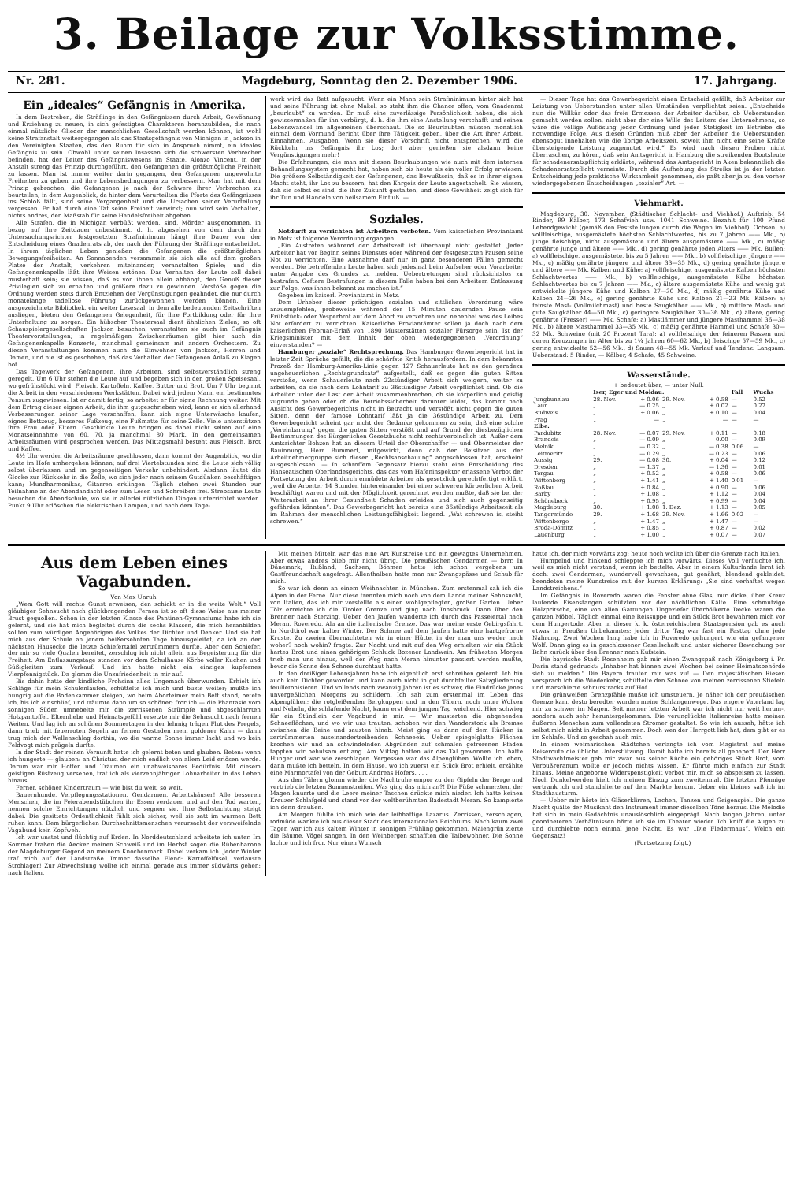3. Beilage zur Volksstimme.
Nr. 281. Magdeburg, Sonntag den 2. Dezember 1906. 17. Jahrgang.
Ein „ideales“ Gefängnis in Amerika.
In dem Bestreben, die Sträflinge in den Gefängnissen durch Arbeit, Gewöhnung und Erziehung zu neuen, in sich gefestigten Charakteren heranzubilden, die nach einmal nützliche Glieder der menschlichen Gesellschaft werden können, ist wohl keine Strafanstalt weitergegangen als das Staatsgefängnis von Michigan in Jackson in den Vereinigten Staaten, das den Ruhm für sich in Anspruch nimmt, ein ideales Gefängnis zu sein. Obwohl unter seinen Insassen sich die schwersten Verbrecher befinden, hat der Leiter des Gefängniswesens im Staate, Alonzo Vincent, in der Anstalt streng das Prinzip durchgeführt, den Gefangenen die größtmögliche Freiheit zu lassen. Man ist immer weiter darin gegangen, den Gefangenen ungewohnte Freiheiten zu geben und ihre Lebensbedingungen zu verbessern. Man hat mit dem Prinzip gebrochen, die Gefangenen je nach der Schwere ihrer Verbrechen zu beurteilen; in dem Augenblick, da hinter dem Verurteilten die Pforte des Gefängnisses ins Schloß fällt, sind seine Vergangenheit und die Ursachen seiner Verurteilung vergessen. Er hat durch eine Tat seine Freiheit verwirkt; nun wird sein Verhalten, nichts andres, den Maßstab für seine Handelsfreiheit abgeben.
Alle Strafen, die in Michigan verbüßt werden, sind, Mörder ausgenommen, in bezug auf ihre Zeitdauer unbestimmt, d. h. abgesehen von dem durch den Untersuchungsrichter festgesetzten Strafminimum hängt ihre Dauer von der Entscheidung eines Gnadenrats ab, der nach der Führung der Sträflinge entscheidet. In ihrem täglichen Leben genießen die Gefangenen die größtmöglichen Bewegungsfreiheiten. An Sonnabenden versammeln sie sich alle auf dem großen Platze der Anstalt, verkehren miteinander, veranstalten Spiele; und die Gefangenenkapelle läßt ihre Weisen ertönen. Das Verhalten der Leute soll dabei musterhaft sein; sie wissen, daß es von ihnen allein abhängt, den Genuß dieser Privilegien sich zu erhalten und größere dazu zu gewinnen. Verstöße gegen die Ordnung werden stets durch Entziehen der Vergünstigungen geahndet, die nur durch monatelange tadellose Führung zurückgewonnen werden können. Eine ausgezeichnete Bibliothek, ein weiter Lesesaal, in dem alle bedeutenden Zeitschriften ausliegen, bieten den Gefangenen Gelegenheit, für ihre Fortbildung oder für ihre Unterhaltung zu sorgen. Ein hübscher Theatersaal dient ähnlichen Zielen; so oft Schauspielergesellschaften Jackson besuchen, veranstalten sie auch im Gefängnis Theatervorstellungen; in regelmäßigen Zwischenräumen gibt hier auch die Gefangenenkapelle Konzerte, manchmal gemeinsam mit andern Orchestern. Zu diesen Veranstaltungen kommen auch die Einwohner von Jackson, Herren und Damen, und nie ist es geschehen, daß das Verhalten der Gefangenen Anlaß zu Klagen bot.
Das Tagewerk der Gefangenen, ihre Arbeiten, sind selbstverständlich streng geregelt. Um 6 Uhr stehen die Leute auf und begeben sich in den großen Speisesaal, wo gefrühstückt wird: Fleisch, Kartoffeln, Kaffee, Butter und Brot. Um 7 Uhr beginnt die Arbeit in den verschiedenen Werkstätten. Dabei wird jedem Mann ein bestimmtes Pensum zugewiesen. Ist er damit fertig, so arbeitet er für eigne Rechnung weiter. Mit dem Ertrag dieser eignen Arbeit, die ihm gutgeschrieben wird, kann er sich allerhand Verbesserungen seiner Lage verschaffen, kann sich eigne Unterwäsche kaufen, eignes Bettzeug, besseres Fußzeug, eine Fußmatte für seine Zelle. Viele unterstützen ihre Frau oder Eltern. Geschickte Leute bringen es dabei nicht selten auf eine Monatseinnahme von 60, 70, ja manchmal 80 Mark. In den gemeinsamen Arbeitsräumen wird gesprochen werden. Das Mittagsmahl besteht aus Fleisch, Brot und Kaffee.
4½ Uhr werden die Arbeitsräume geschlossen, dann kommt der Augenblick, wo die Leute im Hofe umhergehen können; auf drei Viertelstunden sind die Leute sich völlig selbst überlassen und im gegenseitigen Verkehr unbehindert. Alsdann läutet die Glocke zur Rückkehr in die Zelle, wo sich jeder nach seinem Gutdünken beschäftigen kann; Mundharmonikas, Gitarren erklingen. Täglich stehen zwei Stunden zur Teilnahme an der Abendandacht oder zum Lesen und Schreiben frei. Strebsame Leute besuchen die Abendschule, wo sie in allerlei nützlichen Dingen unterrichtet werden. Punkt 9 Uhr erlöschen die elektrischen Lampen, und nach dem Tage-
werk wird das Bett aufgesucht. Wenn ein Mann sein Strafminimum hinter sich hat und seine Führung ist ohne Makel, so steht ihm die Chance offen, vom Gnadenrat „beurlaubt“ zu werden. Er muß eine zuverlässige Persönlichkeit haben, die sich gewissermaßen für ihn verbürgt, d. h. die ihm eine Anstellung verschafft und seinen Lebenswandel im allgemeinen überschaut. Die so Beurlaubten müssen monatlich einmal dem Vormund Bericht über ihre Tätigkeit geben, über die Art ihrer Arbeit, Einnahmen, Ausgaben. Wenn sie dieser Vorschrift nicht entsprechen, wird die Rückkehr ins Gefängnis ihr Los; dort aber genießen sie alsdann keine Vergünstigungen mehr!
Die Erfahrungen, die man mit diesen Beurlaubungen wie auch mit dem internen Behandlungssystem gemacht hat, haben sich bis heute als ein voller Erfolg erwiesen. Die größere Selbständigkeit der Gefangenen, das Bewußtsein, daß es in ihrer eignen Macht steht, ihr Los zu bessern, hat den Ehrgeiz der Leute angestachelt. Sie wissen, daß sie selbst es sind, die ihre Zukunft gestalten, und diese Gewißheit zeigt sich für ihr Tun und Handeln von heilsamem Einfluß. —
Soziales.
Notdurft zu verrichten ist Arbeitern verboten. Vom kaiserlichen Proviantamt in Metz ist folgende Verordnung ergangen:
„Ein Austreten während der Arbeitszeit ist überhaupt nicht gestattet. Jeder Arbeiter hat vor Beginn seines Dienstes oder während der festgesetzten Pausen seine Not zu verrichten. Eine Ausnahme darf nur in ganz besonderen Fällen gemacht werden. Die betreffenden Leute haben sich jedesmal beim Aufseher oder Vorarbeiter unter Angabe des Grundes zu melden. Uebertretungen sind rücksichtslos zu bestrafen. Oeftere Bestrafungen in diesem Falle haben bei den Arbeitern Entlassung zur Folge, was ihnen bekannt zu machen ist.“
Gegeben im kaiserl. Proviantamt in Metz.
Dem Urheber dieser prächtigen sozialen und sittlichen Verordnung wäre anzuempfehlen, probeweise während der 15 Minuten dauernden Pause sein Frühstück- oder Vesperbrot auf dem Abort zu verzehren und nebenbei was des Leibes Not erfordert zu verrichten. Kaiserliche Proviantämter sollen ja doch nach dem kaiserlichen Februar-Erlaß von 1890 Musterstätten sozialer Fürsorge sein. Ist der Kriegsminister mit dem Inhalt der oben wiedergegebenen „Verordnung“ einverstanden? —
Hamburger „soziale“ Rechtsprechung. Das Hamburger Gewerbegericht hat in letzter Zeit Sprüche gefällt, die die schärfste Kritik herausfordern. In dem bekannten Prozeß der Hamburg-Amerika-Linie gegen 127 Schauerleute hat es den geradezu ungeheuerlichen „Rechtsgrundsatz“ aufgestellt, daß es gegen die guten Sitten verstoße, wenn Schauerleute nach 22stündiger Arbeit sich weigern, weiter zu arbeiten, da sie nach dem Lohntarif zu 36stündiger Arbeit verpflichtet sind. Ob die Arbeiter unter der Last der Arbeit zusammenbrechen, ob sie körperlich und geistig zugrunde gehen oder ob die Betriebssicherheit darunter leidet, das kommt nach Ansicht des Gewerbegerichts nicht in Betracht und verstößt nicht gegen die guten Sitten, denn der famose Lohntarif läßt ja die 36stündige Arbeit zu. Dem Gewerbegericht scheint gar nicht der Gedanke gekommen zu sein, daß eine solche „Vereinbarung“ gegen die guten Sitten verstößt und auf Grund der diesbezüglichen Bestimmungen des Bürgerlichen Gesetzbuchs nicht rechtsverbindlich ist. Außer dem Amtsrichter Bohzen hat an diesem Urteil der Oberschaffer — und Obermeister der Bauinnung, Herr Bummert, mitgewirkt, denn daß der Beisitzer aus der Arbeitnehmergruppe sich dieser „Rechtsanschauung“ angeschlossen hat, erscheint ausgeschlossen. — In schroffem Gegensatz hierzu steht eine Entscheidung des Hanseatischen Oberlandesgerichts, das das vom Hafeninspektor erlassene Verbot der Fortsetzung der Arbeit durch ermüdete Arbeiter als gesetzlich gerechtfertigt erklärt, „weil die Arbeiter 14 Stunden hintereinander bei einer schweren körperlichen Arbeit beschäftigt waren und mit der Möglichkeit gerechnet werden mußte, daß sie bei der Weiterarbeit an ihrer Gesundheit Schaden erleiden und sich auch gegenseitig gefährden könnten“. Das Gewerbegericht hat bereits eine 36stündige Arbeitszeit als im Rahmen der menschlichen Leistungsfähigkeit liegend. „Wat schrewen is, steiht schrewen.“
— Dieser Tage hat das Gewerbegericht einen Entscheid gefällt, daß Arbeiter zur Leistung von Ueberstunden unter allen Umständen verpflichtet seien. „Entscheide nun die Willkür oder das freie Ermessen der Arbeiter darüber, ob Ueberstunden gemacht werden sollen, nicht aber der eine Wille des Leiters des Unternehmens, so wäre die völlige Auflösung jeder Ordnung und jeder Stetigkeit im Betriebe die notwendige Folge. Aus diesen Gründen muß aber der Arbeiter die Ueberstunden ebensogut innehalten wie die übrige Arbeitszeit, soweit ihm nicht eine seine Kräfte übersteigende Leistung zugemutet wird.“ Es wird nach diesen Proben nicht überraschen, zu hören, daß sein Amtsgericht in Hamburg die streikenden Bootsleute für schadenersatzpflichtig erklärte, während das Amtsgericht in Aken bekanntlich die Schadenersatzpflicht verneinte. Durch die Aufhebung des Streiks ist ja der letzten Entscheidung jede praktische Wirksamkeit genommen, sie paßt aber ja zu den vorher wiedergegebenen Entscheidungen „sozialer“ Art. —
Viehmarkt.
Magdeburg, 30. November. (Städtischer Schlacht- und Viehhof.) Auftrieb: 54 Rinder, 99 Kälber, 173 Schafvieh usw. 1041 Schweine. Bezahlt für 100 Pfund Lebendgewicht (gemäß den Feststellungen durch die Wagen im Viehhof): Ochsen: a) vollfleischige, ausgemästete höchsten Schlachtwertes, bis zu 7 Jahren —— Mk., b) junge fleischige, nicht ausgemästete und ältere ausgemästete —— Mk., c) mäßig genährte junge und ältere —— Mk., d) gering genährte jeden Alters —— Mk. Bullen: a) vollfleischige, ausgemästete, bis zu 5 Jahren —— Mk., b) vollfleischige, jüngere —— Mk., c) mäßig genährte jüngere und ältere 33—35 Mk., d) gering genährte jüngere und ältere —— Mk. Kalben und Kühe: a) vollfleischige, ausgemästete Kalben höchsten Schlachtwertes —— Mk., b) vollfleischige, ausgemästete Kühe höchsten Schlachtwertes bis zu 7 Jahren —— Mk., c) ältere ausgemästete Kühe und wenig gut entwickelte jüngere Kühe und Kalben 27—30 Mk., d) mäßig genährte Kühe und Kalben 24—26 Mk., e) gering genährte Kühe und Kalben 21—23 Mk. Kälber: a) feinste Mast- (Vollmilchmast) und beste Saugkälber —— Mk., b) mittlere Mast- und gute Saugkälber 44—50 Mk., c) geringere Saugkälber 30—36 Mk., d) ältere, gering genährte (Fresser) —— Mk. Schafe: a) Mastlämmer und jüngere Masthammel 36—38 Mk., b) ältere Masthammel 33—35 Mk., c) mäßig genährte Hammel und Schafe 30—32 Mk. Schweine (mit 20 Prozent Tara): a) vollfleischige der feineren Rassen und deren Kreuzungen im Alter bis zu 1¼ Jahren 60—62 Mk., b) fleischige 57—59 Mk., c) gering entwickelte 52—56 Mk., d) Sauen 48—55 Mk. Verlauf und Tendenz: Langsam. Ueberstand: 5 Rinder, — Kälber, 4 Schafe, 45 Schweine.
Wasserstände.
+ bedeutet über, — unter Null.
| | Iser, Eger und Moldau. | | | | Fall | Wuchs |
| --- | --- | --- | --- | --- | --- | --- |
| Jungbunzlau | 28. Nov. | + 0.06 | 29. Nov. | + 0.58 | — | 0.52 |
| Laun | „ | — 0.25 | „ | + 0.02 | — | 0.27 |
| Budweis | „ | + 0.06 | „ | + 0.10 | — | 0.04 |
| Prag | „ | — | „ | — | — | — |
| Elbe. | | | | | | |
| Pardubitz | 28. Nov. | — 0.07 | 29. Nov. | + 0.11 | — | 0.18 |
| Brandeis | „ | — 0.09 | „ | 0.00 | — | 0.09 |
| Melnik | „ | — 0.32 | „ | — 0.38 | 0.06 | — |
| Leitmeritz | „ | — 0.29 | „ | — 0.23 | — | 0.06 |
| Aussig | 29. | — 0.08 | 30. | + 0.04 | — | 0.12 |
| Dresden | „ | — 1.37 | „ | — 1.36 | — | 0.01 |
| Torgau | „ | + 0.52 | „ | + 0.58 | — | 0.06 |
| Wittenberg | „ | + 1.41 | „ | + 1.40 | 0.01 | — |
| Roßlau | „ | + 0.84 | „ | + 0.90 | — | 0.06 |
| Barby | „ | + 1.08 | „ | + 1.12 | — | 0.04 |
| Schönebeck | „ | + 0.95 | „ | + 0.99 | — | 0.04 |
| Magdeburg | 30. | + 1.08 | 1. Dez. | + 1.13 | — | 0.05 |
| Tangermünde | 29. | + 1.68 | 29. Nov. | + 1.66 | 0.02 | — |
| Wittenberge | „ | + 1.47 | „ | + 1.47 | — | — |
| Broda-Dömitz | „ | + 0.85 | „ | + 0.87 | — | 0.02 |
| Lauenburg | „ | + 1.00 | „ | + 0.07 | — | 0.07 |
Aus dem Leben eines Vagabunden.
Von Max Unruh.
„Wem Gott will rechte Gunst erweisen, den schickt er in die weite Welt.“ Voll gläubiger Sehnsucht nach glückbragenden Fernen ist so oft diese Weise aus meiner Brust gequollen. Schon in der letzten Klasse des Pantinen-Gymnasiums habe ich sie gelernt, und sie hat mich begleitet durch die sechs Klassen, die mich heranbilden sollten zum würdigen Angehörigen des Volkes der Dichter und Denker. Und sie hat mich aus der Schule an jenem heißersehnten Tage hinausgeleitet, da ich an der nächsten Hausecke die letzte Schiefertafel zertrümmern durfte. Aber den Schiefer, der mir so viele Qualen bereitet, zerschlug ich nicht allein aus Begeisterung für die Freiheit. Am Entlassungstage standen vor dem Schulhause Körbe voller Kuchen und Süßigkeiten zum Verkauf. Und ich hatte nicht ein einziges kupfernes Vierpfennigstück. Da glomm die Unzufriedenheit in mir auf.
Bis dahin hatte der kindliche Frohsinn alles Ungemach überwunden. Erhielt ich Schläge für mein Schulenlaufen, schüttelte ich mich und buzte weiter; mußte ich hungrig auf die Bodenkammer steigen, wo beim Aborteimer mein Bett stand, betete ich, bis ich einschlief, und träumte dann um so schöner; fror ich — die Phantasie vom sonnigen Süden umnebelte mir die zerrissenen Strümpfe und abgeschlarrten Holzpantoffel. Elternliebe und Heimatsgefühl ersetzte mir die Sehnsucht nach fernen Weiten. Und lag ich an schönen Sommertagen in der lehmig trägen Flut des Pregels, dann trieb mit feuerroten Segeln an fernen Gestaden mein goldener Kahn — dann trug mich der Wellenschlag dorthin, wo die warme Sonne immer lacht und wo kein Feldvogt mich prügeln durfte.
In der Stadt der reinen Vernunft hatte ich gelernt beten und glauben. Beten: wenn ich hungerte — glauben: an Christus, der mich endlich von allem Leid erlösen werde. Darum war mir Hoffen und Träumen ein unabweisbares Bedürfnis. Mit diesem geistigen Rüstzeug versehen, trat ich als vierzehnjähriger Lohnarbeiter in das Leben hinaus.
Ferner, schöner Kindertraum — wie bist du weit, so weit.
Bauernhunde, Verpflegungsstationen, Gendarmen, Arbeitshäuser! Alle besseren Menschen, die im Feierabendstübchen ihr Essen verdauen und auf den Tod warten, nennen solche Einrichtungen nützlich und segnen sie. Ihre Selbstachtung steigt dabei. Die gesittete Ordentlichkeit fühlt sich sicher, weil sie satt im warmen Bett ruhen kann. Dem bürgerlichen Durchschnittsmenschen verursacht der verzweifelnde Vagabund kein Kopfweh.
Ich war unstet und flüchtig auf Erden. In Norddeutschland arbeitete ich unter. Im Sommer fraßen die Aecker meinen Schweiß und im Herbst sogen die Rübenbarone der Magdeburger Gegend an meinem Knochenmark. Dabei verkam ich. Jeder Winter traf mich auf der Landstraße. Immer dasselbe Elend: Kartoffelfusel, verlauste Strohlager! Zur Abwechslung wollte ich einmal gerade aus immer südwärts gehen: nach Italien.
Mit meinen Mitteln war das eine Art Kunstreise und ein gewagtes Unternehmen. Aber etwas andres blieb mir nicht übrig. Die preußischen Gendarmen — brrr. In Dänemark, Rußland, Sachsen, Böhmen hatte ich schon vergebens um Gastfreundschaft angefragt. Allenthalben hatte man nur Zwangspässe und Schub für mich.
So war ich denn an einem Weihnachten in München. Zum erstenmal sah ich die Alpen in der Ferne. Nur diese trennten mich noch von dem Lande meiner Sehnsucht, von Italien, das ich mir vorstellte als einen wohlgepflegten, großen Garten. Ueber Tölz erreichte ich die Tiroler Grenze und ging nach Innsbruck. Dann über den Brenner nach Sterzing. Ueber den Jaufen wanderte ich durch das Passeiertal nach Meran, Roveredo, Ala an die italienische Grenze. Das war meine erste Gebirgsfahrt. In Nordtirol war kalter Winter. Der Schnee auf dem Jaufen hatte eine hartgefrorne Kruste. Zu zweien übernachteten wir in einer Hütte, in der man uns weder nach woher? noch wohin? fragte. Zur Nacht und mit auf den Weg erhielten wir ein Stück hartes Brot und einen gehörigen Schluck Bozener Landwein. Am frühesten Morgen trieb man uns hinaus, weil der Weg nach Meran hinunter passiert werden mußte, bevor die Sonne den Schnee durchtaut hatte.
In den dreißiger Lebensjahren habe ich eigentlich erst schreiben gelernt. Ich bin auch kein Dichter geworden und kann auch nicht in gut durchfeilter Satzgliederung feuilletonisieren. Und vollends nach zwanzig Jahren ist es schwer, die Eindrücke jenes unvergeßlichen Morgens zu schildern. Ich sah zum erstenmal im Leben das Alpenglühen; die rotgleißenden Bergkuppen und in den Tälern, noch unter Wolken und Nebeln, die schlafende Nacht, kaum erst dem jungen Tag weichend. Hier schwieg für ein Stündlein der Vagabund in mir. — Wir musterten die abgehenden Schneeflächen, und wo wir uns trauten, schoben wir den Wanderstock als Bremse zwischen die Beine und sausten hinab. Meist ging es dann auf dem Rücken in zertrümmerten auseinandertreibenden Schneeeis. Ueber spiegelglatte Flächen krochen wir und an schwindelnden Abgründen auf schmalen gefrorenen Pfaden tappten wir behutsam entlang. Am Mittag hatten wir das Tal gewonnen. Ich hatte Hunger und war wie zerschlagen. Vergessen war das Alpenglühen. Wollte ich leben, dann mußte ich betteln. In dem Hause, wo ich zuerst ein Stück Brot erhielt, erzählte eine Marmortafel von der Geburt Andreas Hofers. . . .
Aus den Tälern glomm wieder die Nachtruhe empor zu den Gipfeln der Berge und vertrieb die letzten Sonnenstreifen. Was ging das mich an?! Die Füße schmerzten, der Magen knurrte und die Leere meiner Taschen drückte mich nieder. Ich hatte keinen Kreuzer Schlafgeld und stand vor der weltberühmten Badestadt Meran. So kampierte ich denn draußen.
Am Morgen fühlte ich mich wie der leibhaftige Lazarus. Zerrissen, zerschlagen, todmüde wankte ich aus dieser Stadt des internationalen Reichtums. Nach kaum zwei Tagen war ich aus kaltem Winter in sonnigen Frühling gekommen. Maiengrün zierte die Bäume, Vögel sangen. In den Weinbergen schafften die Talbewohner. Die Sonne lachte und ich fror. Nur einen Wunsch
hatte ich, der mich vorwärts zog: heute noch wollte ich über die Grenze nach Italien.
Humpelnd und hinkend schleppte ich mich vorwärts. Dieses Voll verfluchte ich, weil es mich nicht verstand, wenn ich bettelte. Aber in einem Kulturlande lernt ich doch: zwei Gendarmen, wundervoll gewachsen, gut genährt, blendend gekleidet, beendeten meine Kunstreise mit der kurzen Erklärung: „Sie sind verhaftet wegen Landstreichens.“
Im Gefängnis in Roveredo waren die Fenster ohne Glas, nur dicke, über Kreuz laufende Eisenstangen schützten vor der nächtlichen Kälte. Eine schmutzige Holzpritsche, eine von allen Gattungen Ungeziefer überbölkerte Decke waren die ganzen Möbel. Täglich einmal eine Reissuppe und ein Stück Brot bewahrten mich vor dem Hungertode. Aber in dieser k. k. österreichischen Staatspension gab es auch etwas in Preußen Unbekanntes: jeder dritte Tag war fast ein Fasttag ohne jede Nahrung. Zwei Wochen lang habe ich in Roveredo gehungert wie ein gefangener Wolf. Dann ging es in geschlossener Gesellschaft und unter sicherer Bewachung per Bahn zurück über den Brenner nach Kufstein.
Die bayrische Stadt Rosenheim gab mir einen Zwangspaß nach Königsberg i. Pr. Darin stand gedruckt: „Inhaber hat binnen zwei Wochen bei seiner Heimatsbehörde sich zu melden.“ Die Bayern trauten mir was zu! — Den majestätischen Riesen versprach ich die Wiederkehr, schüttelte den Schnee von meinen zerrissenen Stiefeln und marschierte schnurstracks auf Hof.
Die grünweißen Grenzpfähle mußte ich umsteuern. Je näher ich der preußischen Grenze kam, desto beredter wurden meine Schlangenwege. Das engere Vaterland lag mir zu schwer im Magen. Seit meiner letzten Arbeit war ich nicht nur weit herum-, sondern auch sehr heruntergekommen. Die verunglückte Italienreise hatte meinen äußeren Menschen zum vollendeten Stromer gestaltet. So wie ich aussah, hätte ich selbst mich nicht in Arbeit genommen. Doch wen der Herrgott lieb hat, dem gibt er es im Schlafe. Und so geschah auch mir.
In einem weimarischen Städtchen verlangte ich vom Magistrat auf meine Reiseroute die übliche Unterstützung. Damit hatte ich bereits all gehapert. Der Herr Stadtwachtmeister gab mir zwar aus seiner Küche ein gehöriges Stück Brot, vom Verbußreranum wollte er jedoch nichts wissen. Er führte mich einfach zur Stadt hinaus. Meine angeborne Widerspenstigkeit verbot mir, mich so abspeisen zu lassen. Noch Dunkelwerden hielt ich meinen Einzug zum zweitenmal. Die letzten Pfennige vertrank ich und standalierte auf dem Markte herum. Ueber ein kleines saß ich im Stadthausturm.
— Ueber mir hörte ich Gläserklirren, Lachen, Tanzen und Geigenspiel. Die ganze Nacht quälte der Musikant den Instrument immer dieselben Töne heraus. Die Melodie hat sich in mein Gedächtnis unauslöschlich eingeprägt. Nach langen Jahren, unter geordneteren Verhältnissen hörte ich sie im Theater wieder. Ich kniff die Augen zu und durchlebte noch einmal jene Nacht. Es war „Die Fledermaus“. Welch ein Gegensatz!
(Fortsetzung folgt.)